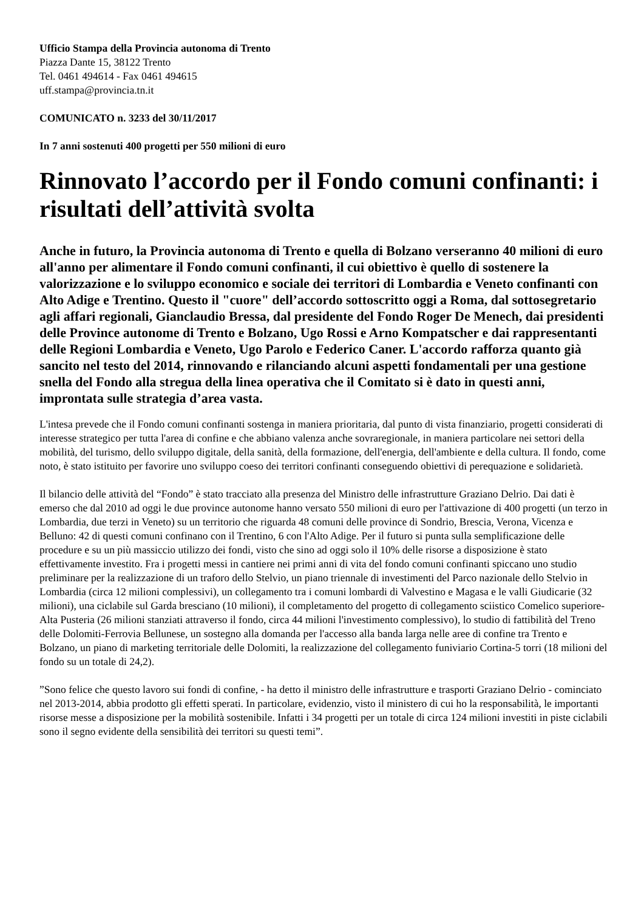Ufficio Stampa della Provincia autonoma di Trento
Piazza Dante 15, 38122 Trento
Tel. 0461 494614 - Fax 0461 494615
uff.stampa@provincia.tn.it
COMUNICATO n. 3233 del 30/11/2017
In 7 anni sostenuti 400 progetti per 550 milioni di euro
Rinnovato l’accordo per il Fondo comuni confinanti: i risultati dell’attività svolta
Anche in futuro, la Provincia autonoma di Trento e quella di Bolzano verseranno 40 milioni di euro all'anno per alimentare il Fondo comuni confinanti, il cui obiettivo è quello di sostenere la valorizzazione e lo sviluppo economico e sociale dei territori di Lombardia e Veneto confinanti con Alto Adige e Trentino. Questo il "cuore" dell’accordo sottoscritto oggi a Roma, dal sottosegretario agli affari regionali, Gianclaudio Bressa, dal presidente del Fondo Roger De Menech, dai presidenti delle Province autonome di Trento e Bolzano, Ugo Rossi e Arno Kompatscher e dai rappresentanti delle Regioni Lombardia e Veneto, Ugo Parolo e Federico Caner. L'accordo rafforza quanto già sancito nel testo del 2014, rinnovando e rilanciando alcuni aspetti fondamentali per una gestione snella del Fondo alla stregua della linea operativa che il Comitato si è dato in questi anni, improntata sulle strategia d’area vasta.
L'intesa prevede che il Fondo comuni confinanti sostenga in maniera prioritaria, dal punto di vista finanziario, progetti considerati di interesse strategico per tutta l'area di confine e che abbiano valenza anche sovraregionale, in maniera particolare nei settori della mobilità, del turismo, dello sviluppo digitale, della sanità, della formazione, dell'energia, dell'ambiente e della cultura. Il fondo, come noto, è stato istituito per favorire uno sviluppo coeso dei territori confinanti conseguendo obiettivi di perequazione e solidarietà.
Il bilancio delle attività del “Fondo” è stato tracciato alla presenza del Ministro delle infrastrutture Graziano Delrio. Dai dati è emerso che dal 2010 ad oggi le due province autonome hanno versato 550 milioni di euro per l'attivazione di 400 progetti (un terzo in Lombardia, due terzi in Veneto) su un territorio che riguarda 48 comuni delle province di Sondrio, Brescia, Verona, Vicenza e Belluno: 42 di questi comuni confinano con il Trentino, 6 con l'Alto Adige. Per il futuro si punta sulla semplificazione delle procedure e su un più massiccio utilizzo dei fondi, visto che sino ad oggi solo il 10% delle risorse a disposizione è stato effettivamente investito. Fra i progetti messi in cantiere nei primi anni di vita del fondo comuni confinanti spiccano uno studio preliminare per la realizzazione di un traforo dello Stelvio, un piano triennale di investimenti del Parco nazionale dello Stelvio in Lombardia (circa 12 milioni complessivi), un collegamento tra i comuni lombardi di Valvestino e Magasa e le valli Giudicarie (32 milioni), una ciclabile sul Garda bresciano (10 milioni), il completamento del progetto di collegamento sciistico Comelico superiore-Alta Pusteria (26 milioni stanziati attraverso il fondo, circa 44 milioni l'investimento complessivo), lo studio di fattibilità del Treno delle Dolomiti-Ferrovia Bellunese, un sostegno alla domanda per l'accesso alla banda larga nelle aree di confine tra Trento e Bolzano, un piano di marketing territoriale delle Dolomiti, la realizzazione del collegamento funiviario Cortina-5 torri (18 milioni del fondo su un totale di 24,2).
”Sono felice che questo lavoro sui fondi di confine, - ha detto il ministro delle infrastrutture e trasporti Graziano Delrio - cominciato nel 2013-2014, abbia prodotto gli effetti sperati. In particolare, evidenzio, visto il ministero di cui ho la responsabilità, le importanti risorse messe a disposizione per la mobilità sostenibile. Infatti i 34 progetti per un totale di circa 124 milioni investiti in piste ciclabili sono il segno evidente della sensibilità dei territori su questi temi”.